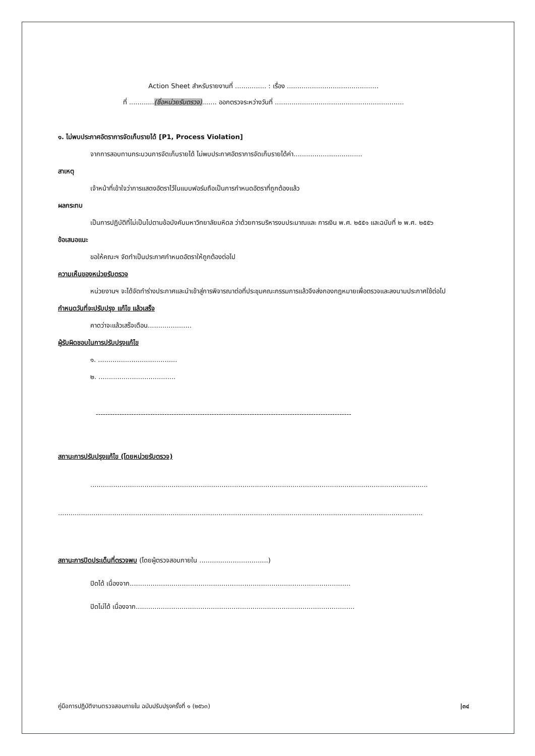Action Sheet สำหรับรายงานที่ ............... : เรื่อง ............................................
ที่ ............(ชื่อหน่วยรับตรวจ)....... ออกตรวจระหว่างวันที่ ..............................................................
๑. ไม่พบประกาศอัตราการจัดเก็บรายได้ [P1, Process Violation]
จากการสอบทานกระบวนการจัดเก็บรายได้ ไม่พบประกาศอัตราการจัดเก็บรายได้ค่า.................................
สาเหตุ
เจ้าหน้าที่เข้าใจว่าการแสดงอัตราไว้ในแบบฟอร์มถือเป็นการกำหนดอัตราที่ถูกต้องแล้ว
ผลกระทบ
เป็นการปฏิบัติที่ไม่เป็นไปตามข้อบังคับมหาวิทยาลัยมหิดล ว่าด้วยการบริหารงบประมาณและ การเงิน พ.ศ. ๒๕๕๑ และฉบับที่ ๒ พ.ศ. ๒๕๕๖
ข้อเสนอแนะ
ขอให้คณะฯ จัดทำเป็นประกาศกำหนดอัตราให้ถูกต้องต่อไป
ความเห็นของหน่วยรับตรวจ
หน่วยงานฯ จะได้จัดทำร่างประกาศและนำเข้าสู่การพิจารณาต่อที่ประชุมคณะกรรมการแล้วจึงส่งกองกฎหมายเพื่อตรวจและลงนามประกาศใช้ต่อไป
กำหนดวันที่จะปรับปรุง แก้ไข แล้วเสร็จ
คาดว่าจะแล้วเสร็จเดือน.....................
ผู้รับผิดชอบในการปรับปรุงแก้ไข
๑. ......................................
๒. .....................................
------------------------------------------------------------------------------------------------------------
สถานะการปรับปรุงแก้ไข (โดยหน่วยรับตรวจ)
..................................................................................................................................................................
...............................................................................................................................................................................
สถานะการปิดประเด็นที่ตรวจพบ (โดยผู้ตรวจสอบภายใน .................................)
ปิดได้ เนื่องจาก..........................................................................................................
ปิดไม่ได้ เนื่องจาก.........................................................................................................
คู่มือการปฏิบัติงานตรวจสอบภายใน ฉบับปรับปรุงครั้งที่ ๑ (๒๕๖๓) |๓๔